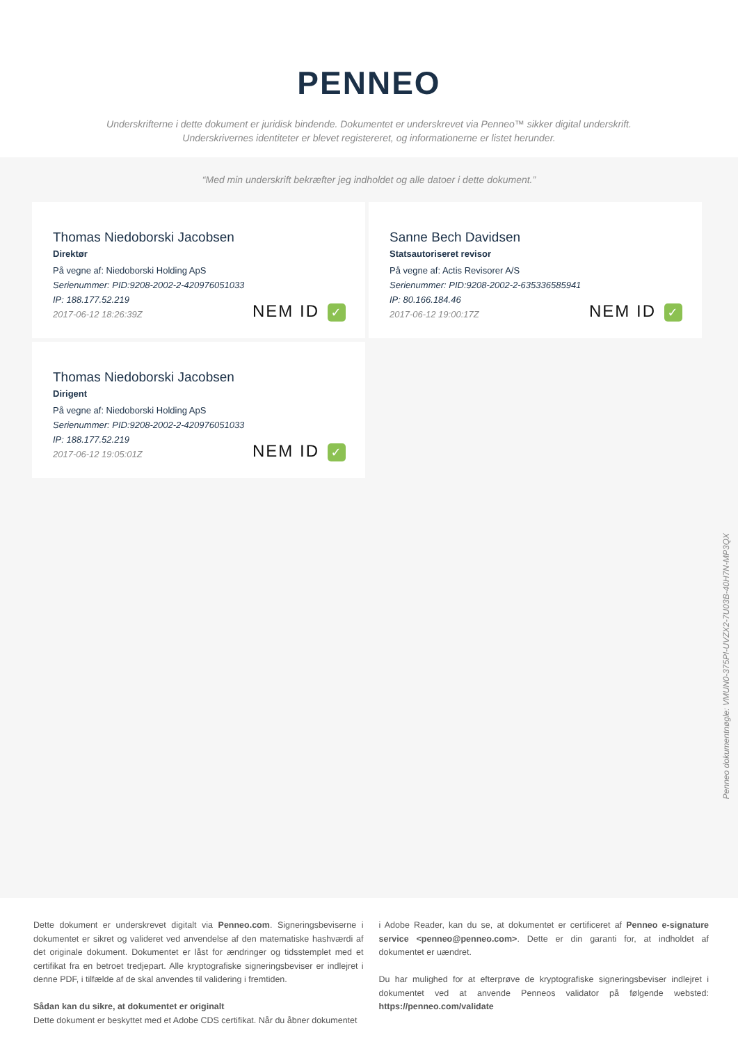PENNEO
Underskrifterne i dette dokument er juridisk bindende. Dokumentet er underskrevet via Penneo™ sikker digital underskrift.
Underskrivernes identiteter er blevet registereret, og informationerne er listet herunder.
“Med min underskrift bekræfter jeg indholdet og alle datoer i dette dokument.”
Thomas Niedoborski Jacobsen
Direktør
På vegne af: Niedoborski Holding ApS
Serienummer: PID:9208-2002-2-420976051033
IP: 188.177.52.219
2017-06-12 18:26:39Z
NEM ID ✓
Sanne Bech Davidsen
Statsautoriseret revisor
På vegne af: Actis Revisorer A/S
Serienummer: PID:9208-2002-2-635336585941
IP: 80.166.184.46
2017-06-12 19:00:17Z
NEM ID ✓
Thomas Niedoborski Jacobsen
Dirigent
På vegne af: Niedoborski Holding ApS
Serienummer: PID:9208-2002-2-420976051033
IP: 188.177.52.219
2017-06-12 19:05:01Z
NEM ID ✓
Penneo dokumentnøgle: VMUN0-375PI-UVZX2-7U03B-40H7N-MP3QX
Dette dokument er underskrevet digitalt via Penneo.com. Signeringsbeviserne i dokumentet er sikret og valideret ved anvendelse af den matematiske hashværdi af det originale dokument. Dokumentet er låst for ændringer og tidsstemplet med et certifikat fra en betroet tredjepart. Alle kryptografiske signeringsbeviser er indlejret i denne PDF, i tilfælde af de skal anvendes til validering i fremtiden.
Sådan kan du sikre, at dokumentet er originalt
Dette dokument er beskyttet med et Adobe CDS certifikat. Når du åbner dokumentet
i Adobe Reader, kan du se, at dokumentet er certificeret af Penneo e-signature service <penneo@penneo.com>. Dette er din garanti for, at indholdet af dokumentet er uændret.
Du har mulighed for at efterprøve de kryptografiske signeringsbeviser indlejret i dokumentet ved at anvende Penneos validator på følgende websted: https://penneo.com/validate